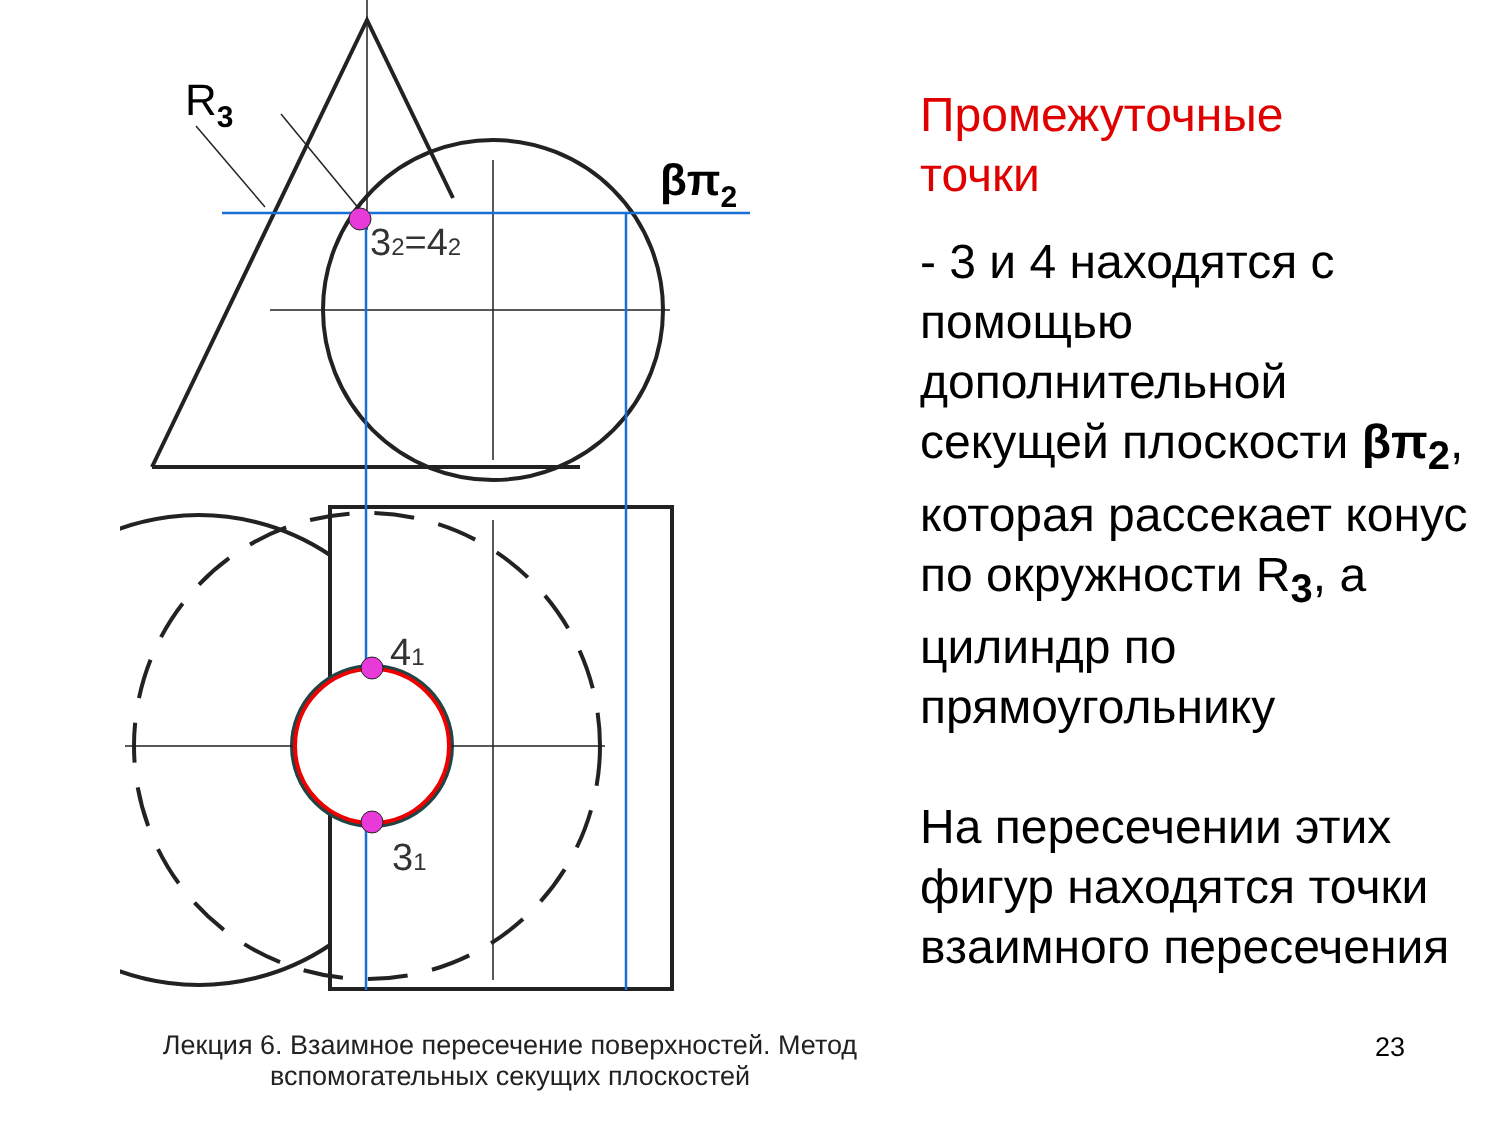R3
βπ2
32=42
41
31
Промежуточные
точки
- 3 и 4 находятся с помощью дополнительной секущей плоскости βπ<sub>2</sub>, которая рассекает конус по окружности R<sub>3</sub>, а цилиндр по прямоугольнику
На пересечении этих фигур находятся точки взаимного пересечения
Лекция 6. Взаимное пересечение поверхностей. Метод вспомогательных секущих плоскостей
23